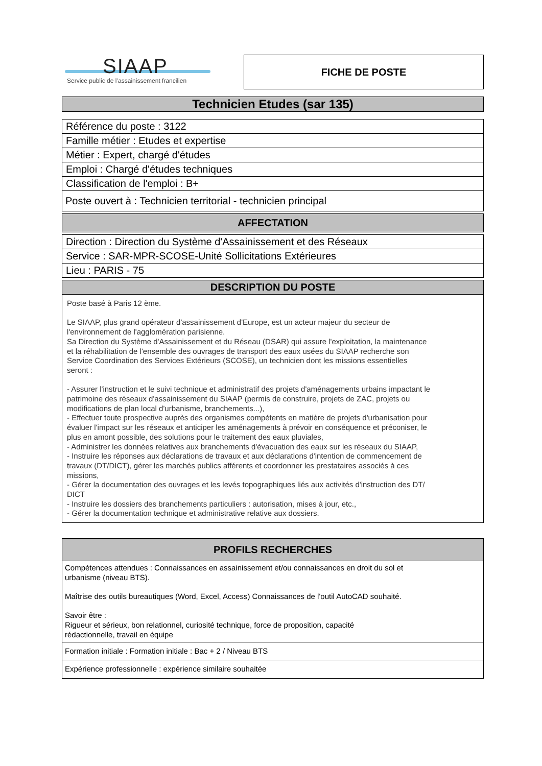SIAAP
Service public de l’assainissement francilien
FICHE DE POSTE
Technicien Etudes (sar 135)
| Référence du poste : 3122 |
| Famille métier : Etudes et expertise |
| Métier : Expert, chargé d'études |
| Emploi : Chargé d'études techniques |
| Classification de l'emploi : B+ |
| Poste ouvert à : Technicien territorial - technicien principal |
| AFFECTATION |
| Direction : Direction du Système d'Assainissement et des Réseaux |
| Service : SAR-MPR-SCOSE-Unité Sollicitations Extérieures |
| Lieu : PARIS - 75 |
| DESCRIPTION DU POSTE |
| Poste basé à Paris 12 ème. Le SIAAP, plus grand opérateur d'assainissement d'Europe, est un acteur majeur du secteur de l'environnement de l'agglomération parisienne. Sa Direction du Système d'Assainissement et du Réseau (DSAR) qui assure l'exploitation, la maintenance et la réhabilitation de l'ensemble des ouvrages de transport des eaux usées du SIAAP recherche son Service Coordination des Services Extérieurs (SCOSE), un technicien dont les missions essentielles seront : - Assurer l'instruction et le suivi technique et administratif des projets d'aménagements urbains impactant le patrimoine des réseaux d'assainissement du SIAAP (permis de construire, projets de ZAC, projets ou modifications de plan local d'urbanisme, branchements...), - Effectuer toute prospective auprès des organismes compétents en matière de projets d'urbanisation pour évaluer l'impact sur les réseaux et anticiper les aménagements à prévoir en conséquence et préconiser, le plus en amont possible, des solutions pour le traitement des eaux pluviales, - Administrer les données relatives aux branchements d'évacuation des eaux sur les réseaux du SIAAP, - Instruire les réponses aux déclarations de travaux et aux déclarations d'intention de commencement de travaux (DT/DICT), gérer les marchés publics afférents et coordonner les prestataires associés à ces missions, - Gérer la documentation des ouvrages et les levés topographiques liés aux activités d'instruction des DT/ DICT - Instruire les dossiers des branchements particuliers : autorisation, mises à jour, etc., - Gérer la documentation technique et administrative relative aux dossiers. |
| PROFILS RECHERCHES |
| Compétences attendues : Connaissances en assainissement et/ou connaissances en droit du sol et urbanisme (niveau BTS). Maîtrise des outils bureautiques (Word, Excel, Access) Connaissances de l'outil AutoCAD souhaité. Savoir être : Rigueur et sérieux, bon relationnel, curiosité technique, force de proposition, capacité rédactionnelle, travail en équipe |
| Formation initiale : Formation initiale : Bac + 2 / Niveau BTS |
| Expérience professionnelle : expérience similaire souhaitée |